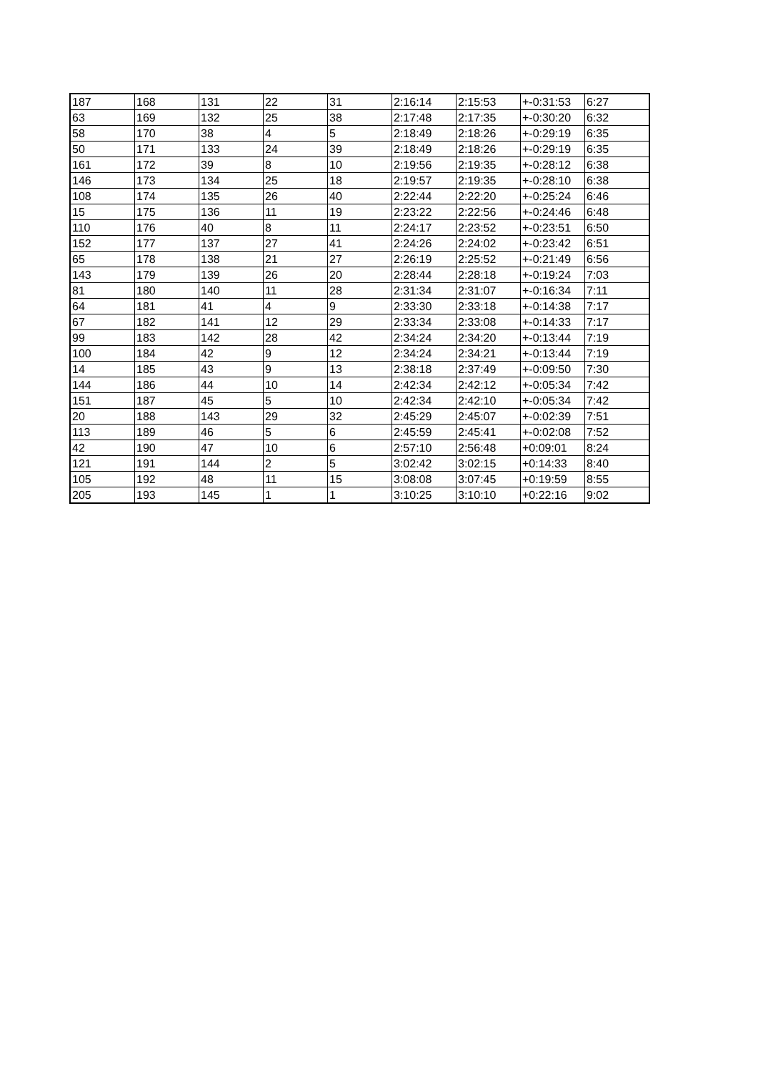| 187 | 168 | 131 | 22 | 31 | 2:16:14 | 2:15:53 | +-0:31:53 | 6:27 |
| 63 | 169 | 132 | 25 | 38 | 2:17:48 | 2:17:35 | +-0:30:20 | 6:32 |
| 58 | 170 | 38 | 4 | 5 | 2:18:49 | 2:18:26 | +-0:29:19 | 6:35 |
| 50 | 171 | 133 | 24 | 39 | 2:18:49 | 2:18:26 | +-0:29:19 | 6:35 |
| 161 | 172 | 39 | 8 | 10 | 2:19:56 | 2:19:35 | +-0:28:12 | 6:38 |
| 146 | 173 | 134 | 25 | 18 | 2:19:57 | 2:19:35 | +-0:28:10 | 6:38 |
| 108 | 174 | 135 | 26 | 40 | 2:22:44 | 2:22:20 | +-0:25:24 | 6:46 |
| 15 | 175 | 136 | 11 | 19 | 2:23:22 | 2:22:56 | +-0:24:46 | 6:48 |
| 110 | 176 | 40 | 8 | 11 | 2:24:17 | 2:23:52 | +-0:23:51 | 6:50 |
| 152 | 177 | 137 | 27 | 41 | 2:24:26 | 2:24:02 | +-0:23:42 | 6:51 |
| 65 | 178 | 138 | 21 | 27 | 2:26:19 | 2:25:52 | +-0:21:49 | 6:56 |
| 143 | 179 | 139 | 26 | 20 | 2:28:44 | 2:28:18 | +-0:19:24 | 7:03 |
| 81 | 180 | 140 | 11 | 28 | 2:31:34 | 2:31:07 | +-0:16:34 | 7:11 |
| 64 | 181 | 41 | 4 | 9 | 2:33:30 | 2:33:18 | +-0:14:38 | 7:17 |
| 67 | 182 | 141 | 12 | 29 | 2:33:34 | 2:33:08 | +-0:14:33 | 7:17 |
| 99 | 183 | 142 | 28 | 42 | 2:34:24 | 2:34:20 | +-0:13:44 | 7:19 |
| 100 | 184 | 42 | 9 | 12 | 2:34:24 | 2:34:21 | +-0:13:44 | 7:19 |
| 14 | 185 | 43 | 9 | 13 | 2:38:18 | 2:37:49 | +-0:09:50 | 7:30 |
| 144 | 186 | 44 | 10 | 14 | 2:42:34 | 2:42:12 | +-0:05:34 | 7:42 |
| 151 | 187 | 45 | 5 | 10 | 2:42:34 | 2:42:10 | +-0:05:34 | 7:42 |
| 20 | 188 | 143 | 29 | 32 | 2:45:29 | 2:45:07 | +-0:02:39 | 7:51 |
| 113 | 189 | 46 | 5 | 6 | 2:45:59 | 2:45:41 | +-0:02:08 | 7:52 |
| 42 | 190 | 47 | 10 | 6 | 2:57:10 | 2:56:48 | +0:09:01 | 8:24 |
| 121 | 191 | 144 | 2 | 5 | 3:02:42 | 3:02:15 | +0:14:33 | 8:40 |
| 105 | 192 | 48 | 11 | 15 | 3:08:08 | 3:07:45 | +0:19:59 | 8:55 |
| 205 | 193 | 145 | 1 | 1 | 3:10:25 | 3:10:10 | +0:22:16 | 9:02 |